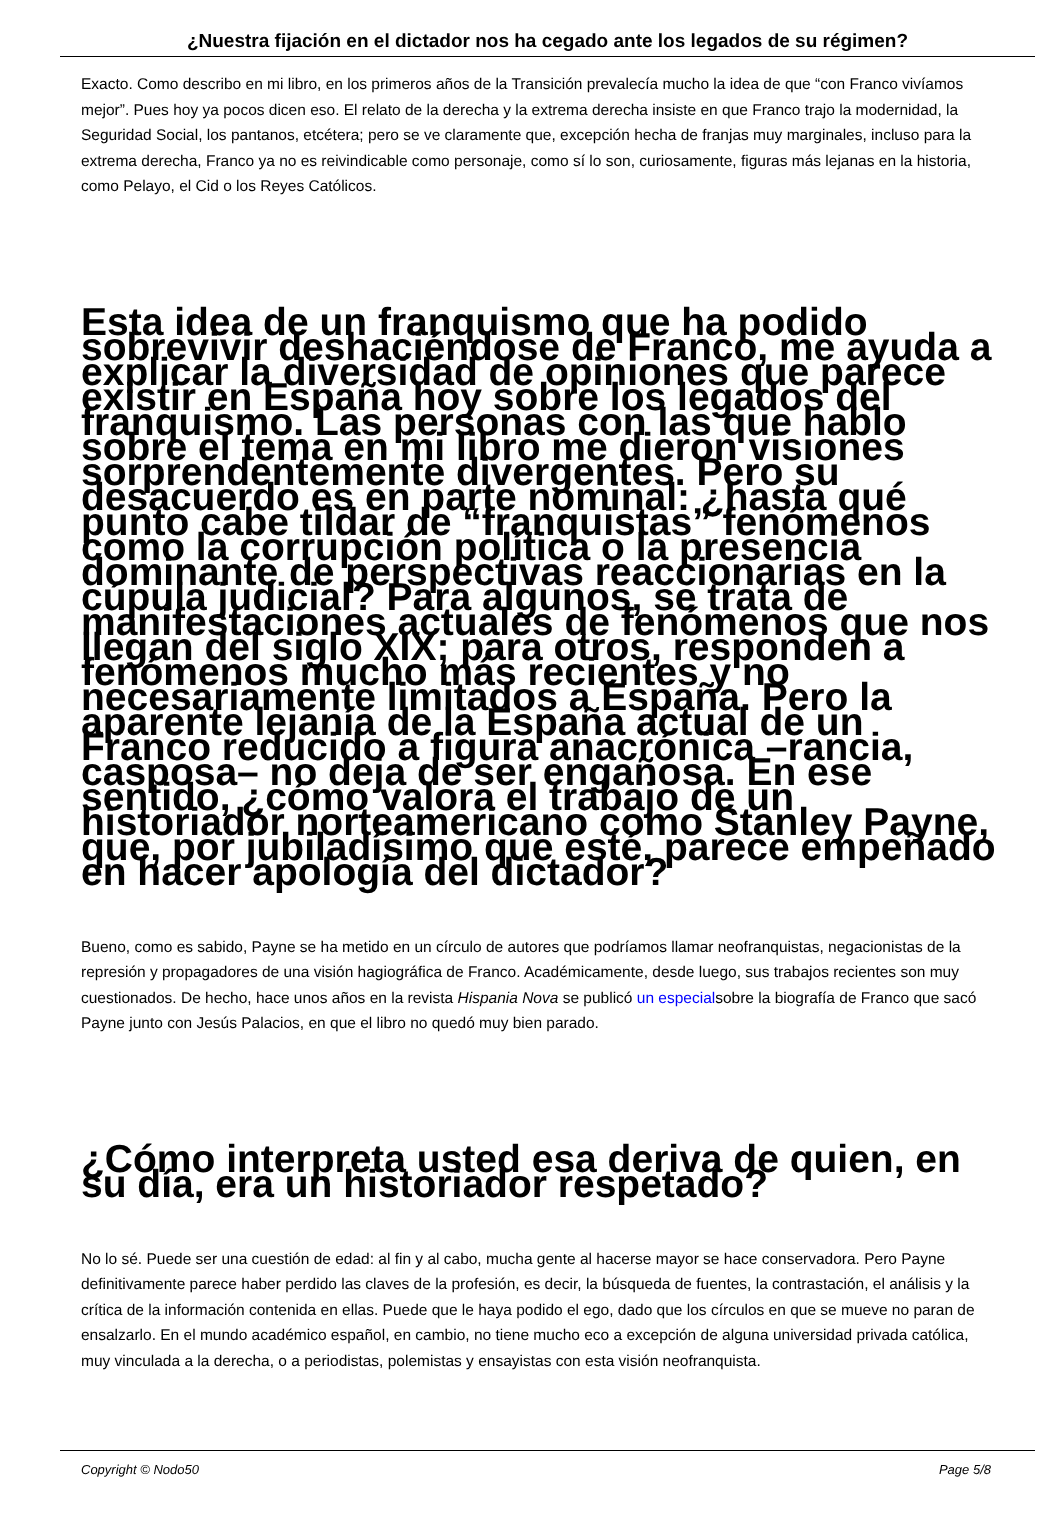¿Nuestra fijación en el dictador nos ha cegado ante los legados de su régimen?
Exacto. Como describo en mi libro, en los primeros años de la Transición prevalecía mucho la idea de que “con Franco vivíamos mejor”. Pues hoy ya pocos dicen eso. El relato de la derecha y la extrema derecha insiste en que Franco trajo la modernidad, la Seguridad Social, los pantanos, etcétera; pero se ve claramente que, excepción hecha de franjas muy marginales, incluso para la extrema derecha, Franco ya no es reivindicable como personaje, como sí lo son, curiosamente, figuras más lejanas en la historia, como Pelayo, el Cid o los Reyes Católicos.
Esta idea de un franquismo que ha podido sobrevivir deshaciéndose de Franco, me ayuda a explicar la diversidad de opiniones que parece existir en España hoy sobre los legados del franquismo. Las personas con las que hablo sobre el tema en mi libro me dieron visiones sorprendentemente divergentes. Pero su desacuerdo es en parte nominal: ¿hasta qué punto cabe tildar de “franquistas” fenómenos como la corrupción política o la presencia dominante de perspectivas reaccionarias en la cúpula judicial? Para algunos, se trata de manifestaciones actuales de fenómenos que nos llegan del siglo XIX; para otros, responden a fenómenos mucho más recientes y no necesariamente limitados a España. Pero la aparente lejanía de la España actual de un Franco reducido a figura anacrónica –rancia, casposa– no deja de ser engañosa. En ese sentido, ¿cómo valora el trabajo de un historiador norteamericano como Stanley Payne, que, por jubiladísimo que esté, parece empeñado en hacer apología del dictador?
Bueno, como es sabido, Payne se ha metido en un círculo de autores que podríamos llamar neofranquistas, negacionistas de la represión y propagadores de una visión hagiográfica de Franco. Académicamente, desde luego, sus trabajos recientes son muy cuestionados. De hecho, hace unos años en la revista Hispania Nova se publicó un especialsobre la biografía de Franco que sacó Payne junto con Jesús Palacios, en que el libro no quedó muy bien parado.
¿Cómo interpreta usted esa deriva de quien, en su día, era un historiador respetado?
No lo sé. Puede ser una cuestión de edad: al fin y al cabo, mucha gente al hacerse mayor se hace conservadora. Pero Payne definitivamente parece haber perdido las claves de la profesión, es decir, la búsqueda de fuentes, la contrastación, el análisis y la crítica de la información contenida en ellas. Puede que le haya podido el ego, dado que los círculos en que se mueve no paran de ensalzarlo. En el mundo académico español, en cambio, no tiene mucho eco a excepción de alguna universidad privada católica, muy vinculada a la derecha, o a periodistas, polemistas y ensayistas con esta visión neofranquista.
Copyright © Nodo50 Page 5/8